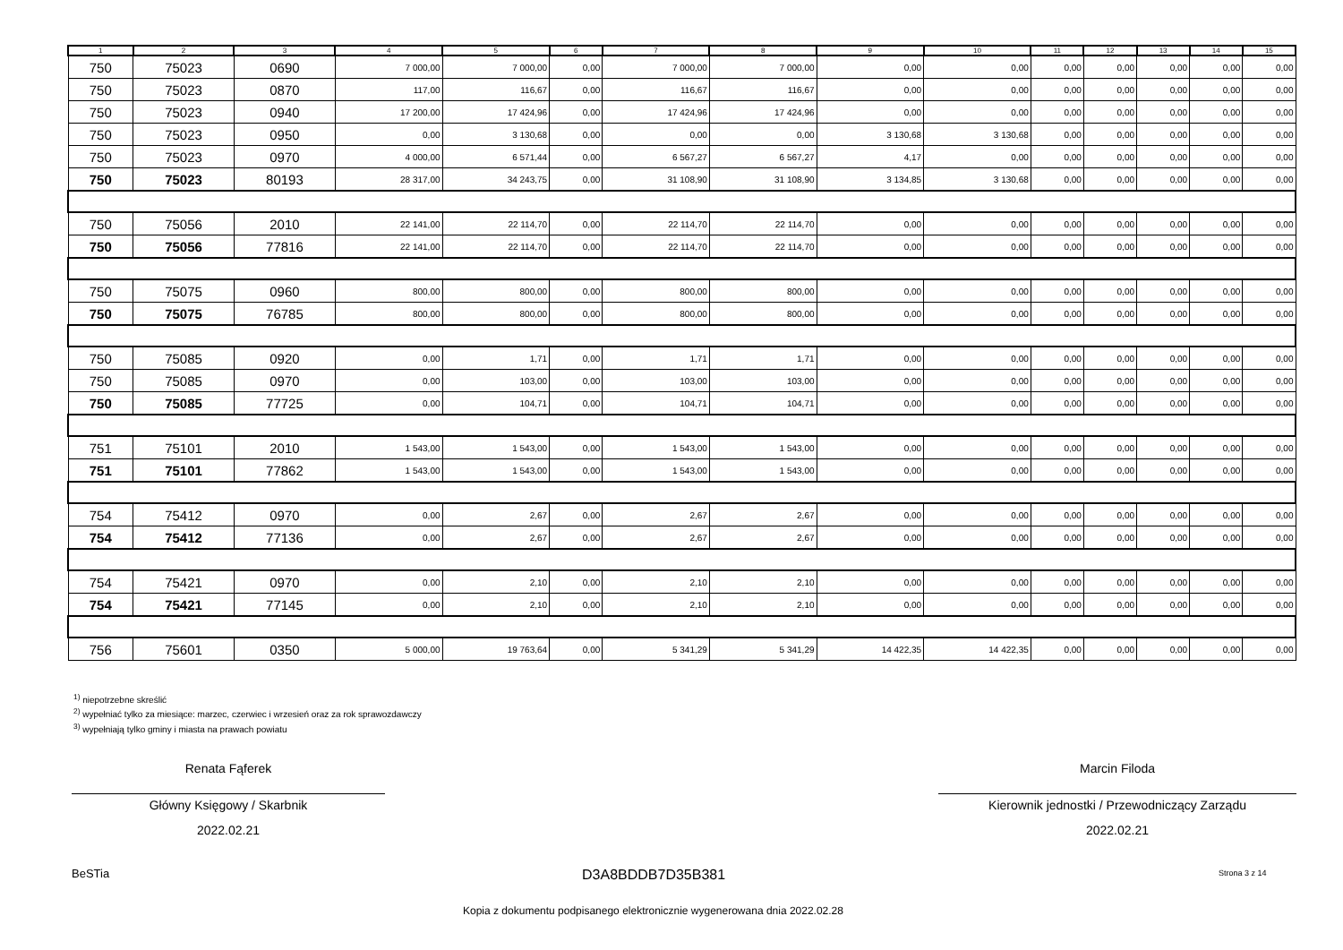| 1 | 2 | 3 | 4 | 5 | 6 | 7 | 8 | 9 | 10 | 11 | 12 | 13 | 14 | 15 |
| --- | --- | --- | --- | --- | --- | --- | --- | --- | --- | --- | --- | --- | --- | --- |
| 750 | 75023 | 0690 | 7 000,00 | 7 000,00 | 0,00 | 7 000,00 | 7 000,00 | 0,00 | 0,00 | 0,00 | 0,00 | 0,00 | 0,00 | 0,00 |
| 750 | 75023 | 0870 | 117,00 | 116,67 | 0,00 | 116,67 | 116,67 | 0,00 | 0,00 | 0,00 | 0,00 | 0,00 | 0,00 | 0,00 |
| 750 | 75023 | 0940 | 17 200,00 | 17 424,96 | 0,00 | 17 424,96 | 17 424,96 | 0,00 | 0,00 | 0,00 | 0,00 | 0,00 | 0,00 | 0,00 |
| 750 | 75023 | 0950 | 0,00 | 3 130,68 | 0,00 | 0,00 | 0,00 | 3 130,68 | 3 130,68 | 0,00 | 0,00 | 0,00 | 0,00 | 0,00 |
| 750 | 75023 | 0970 | 4 000,00 | 6 571,44 | 0,00 | 6 567,27 | 6 567,27 | 4,17 | 0,00 | 0,00 | 0,00 | 0,00 | 0,00 | 0,00 |
| 750 | 75023 | 80193 | 28 317,00 | 34 243,75 | 0,00 | 31 108,90 | 31 108,90 | 3 134,85 | 3 130,68 | 0,00 | 0,00 | 0,00 | 0,00 | 0,00 |
| 750 | 75056 | 2010 | 22 141,00 | 22 114,70 | 0,00 | 22 114,70 | 22 114,70 | 0,00 | 0,00 | 0,00 | 0,00 | 0,00 | 0,00 | 0,00 |
| 750 | 75056 | 77816 | 22 141,00 | 22 114,70 | 0,00 | 22 114,70 | 22 114,70 | 0,00 | 0,00 | 0,00 | 0,00 | 0,00 | 0,00 | 0,00 |
| 750 | 75075 | 0960 | 800,00 | 800,00 | 0,00 | 800,00 | 800,00 | 0,00 | 0,00 | 0,00 | 0,00 | 0,00 | 0,00 | 0,00 |
| 750 | 75075 | 76785 | 800,00 | 800,00 | 0,00 | 800,00 | 800,00 | 0,00 | 0,00 | 0,00 | 0,00 | 0,00 | 0,00 | 0,00 |
| 750 | 75085 | 0920 | 0,00 | 1,71 | 0,00 | 1,71 | 1,71 | 0,00 | 0,00 | 0,00 | 0,00 | 0,00 | 0,00 | 0,00 |
| 750 | 75085 | 0970 | 0,00 | 103,00 | 0,00 | 103,00 | 103,00 | 0,00 | 0,00 | 0,00 | 0,00 | 0,00 | 0,00 | 0,00 |
| 750 | 75085 | 77725 | 0,00 | 104,71 | 0,00 | 104,71 | 104,71 | 0,00 | 0,00 | 0,00 | 0,00 | 0,00 | 0,00 | 0,00 |
| 751 | 75101 | 2010 | 1 543,00 | 1 543,00 | 0,00 | 1 543,00 | 1 543,00 | 0,00 | 0,00 | 0,00 | 0,00 | 0,00 | 0,00 | 0,00 |
| 751 | 75101 | 77862 | 1 543,00 | 1 543,00 | 0,00 | 1 543,00 | 1 543,00 | 0,00 | 0,00 | 0,00 | 0,00 | 0,00 | 0,00 | 0,00 |
| 754 | 75412 | 0970 | 0,00 | 2,67 | 0,00 | 2,67 | 2,67 | 0,00 | 0,00 | 0,00 | 0,00 | 0,00 | 0,00 | 0,00 |
| 754 | 75412 | 77136 | 0,00 | 2,67 | 0,00 | 2,67 | 2,67 | 0,00 | 0,00 | 0,00 | 0,00 | 0,00 | 0,00 | 0,00 |
| 754 | 75421 | 0970 | 0,00 | 2,10 | 0,00 | 2,10 | 2,10 | 0,00 | 0,00 | 0,00 | 0,00 | 0,00 | 0,00 | 0,00 |
| 754 | 75421 | 77145 | 0,00 | 2,10 | 0,00 | 2,10 | 2,10 | 0,00 | 0,00 | 0,00 | 0,00 | 0,00 | 0,00 | 0,00 |
| 756 | 75601 | 0350 | 5 000,00 | 19 763,64 | 0,00 | 5 341,29 | 5 341,29 | 14 422,35 | 14 422,35 | 0,00 | 0,00 | 0,00 | 0,00 | 0,00 |
<sup>1)</sup> niepotrzebne skreślić
<sup>2)</sup> wypełniać tylko za miesiące: marzec, czerwiec i wrzesień oraz za rok sprawozdawczy
<sup>3)</sup> wypełniają tylko gminy i miasta na prawach powiatu
Renata Fąferek
Główny Księgowy / Skarbnik
2022.02.21
Marcin Filoda
Kierownik jednostki / Przewodniczący Zarządu
2022.02.21
BeSTia D3A8BDDB7D35B381 Strona 3 z 14
Kopia z dokumentu podpisanego elektronicznie wygenerowana dnia 2022.02.28